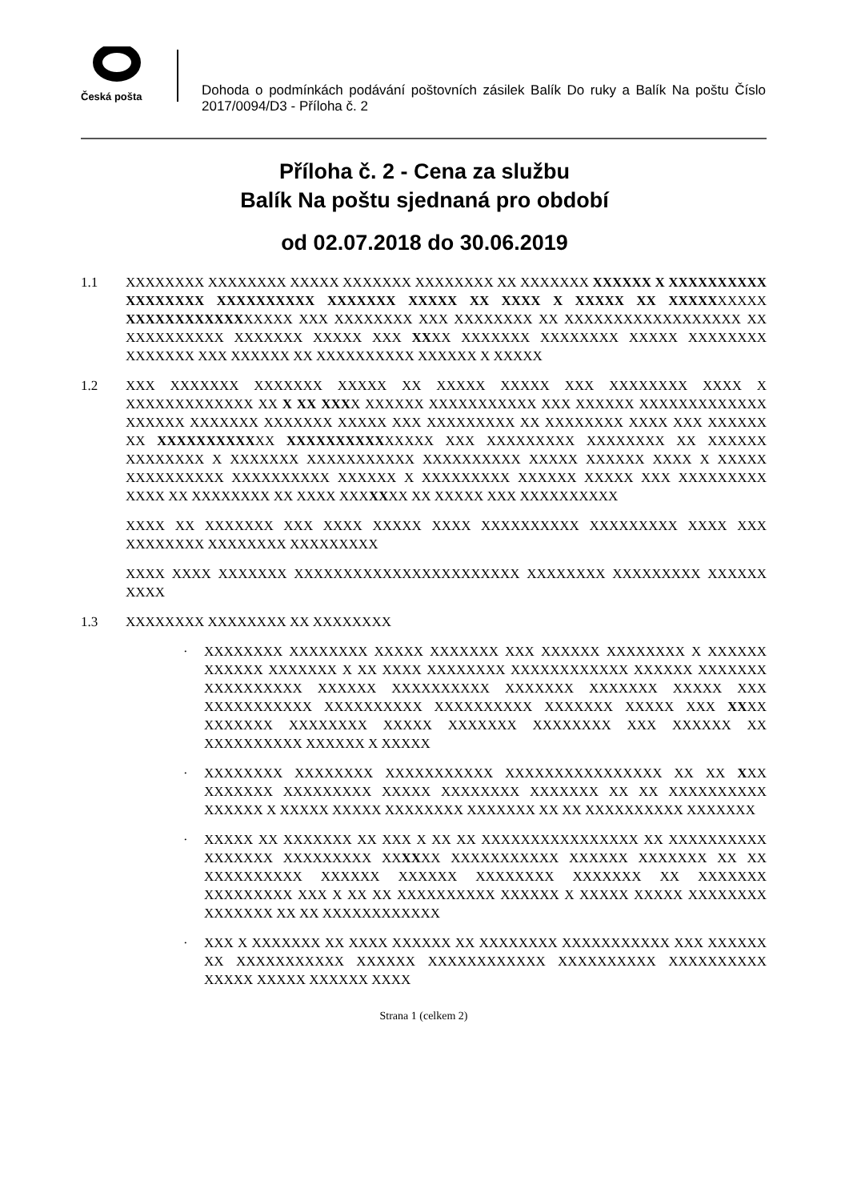Česká pošta
Dohoda o podmínkách podávání poštovních zásilek Balík Do ruky a Balík Na poštu Číslo 2017/0094/D3 - Příloha č. 2
Příloha č. 2 - Cena za službu
Balík Na poštu sjednaná pro období
od 02.07.2018 do 30.06.2019
1.1 XXXXXXXX XXXXXXXX XXXXX XXXXXXX XXXXXXXX XX XXXXXXX XXXXXX X XXXXXXXXXX XXXXXXXX XXXXXXXXXX XXXXXXX XXXXX XX XXXX X XXXXX XX XXXXXXXXXX XXXXXXXXXXXXXXXXX XXX XXXXXXXX XXX XXXXXXXX XX XXXXXXXXXXXXXXXXXX XX XXXXXXXXXX XXXXXXX XXXXX XXX XXXX XXXXXXX XXXXXXXX XXXXX XXXXXXXX XXXXXXX XXX XXXXXX XX XXXXXXXXXX XXXXXX X XXXXX
1.2 XXX XXXXXXX XXXXXXX XXXXX XX XXXXX XXXXX XXX XXXXXXXX XXXX X XXXXXXXXXXXXX XX X XX XXXX XXXXXX XXXXXXXXXXX XXX XXXXXX XXXXXXXXXXXXX XXXXXX XXXXXXX XXXXXXX XXXXX XXX XXXXXXXXX XX XXXXXXXX XXXX XXX XXXXXX XX XXXXXXXXXXXX XXXXXXXXXXXXXXX XXX XXXXXXXXX XXXXXXXX XX XXXXXX XXXXXXXX X XXXXXXX XXXXXXXXXXX XXXXXXXXXX XXXXX XXXXXX XXXX X XXXXX XXXXXXXXXX XXXXXXXXXX XXXXXX X XXXXXXXXX XXXXXX XXXXX XXX XXXXXXXXX XXXX XX XXXXXXXX XX XXXX XXXXXXX XX XXXXX XXX XXXXXXXXXX
XXXX XX XXXXXXX XXX XXXX XXXXX XXXX XXXXXXXXXX XXXXXXXXX XXXX XXX XXXXXXXX XXXXXXXX XXXXXXXXX
XXXX XXXX XXXXXXX XXXXXXXXXXXXXXXXXXXXXXX XXXXXXXX XXXXXXXXX XXXXXX XXXX
1.3 XXXXXXXX XXXXXXXX XX XXXXXXXX
· XXXXXXXX XXXXXXXX XXXXX XXXXXXX XXX XXXXXX XXXXXXXX X XXXXXX XXXXXX XXXXXXX X XX XXXX XXXXXXXX XXXXXXXXXXXX XXXXXX XXXXXXX XXXXXXXXXX XXXXXX XXXXXXXXXX XXXXXXX XXXXXXX XXXXX XXX XXXXXXXXXXX XXXXXXXXXX XXXXXXXXXX XXXXXXX XXXXX XXX XXXX XXXXXXX XXXXXXXX XXXXX XXXXXXX XXXXXXXX XXX XXXXXX XX XXXXXXXXXX XXXXXX X XXXXX
· XXXXXXXX XXXXXXXX XXXXXXXXXXX XXXXXXXXXXXXXXXX XX XX XXX XXXXXXX XXXXXXXXX XXXXX XXXXXXXX XXXXXXX XX XX XXXXXXXXXX XXXXXX X XXXXX XXXXX XXXXXXXX XXXXXXX XX XX XXXXXXXXXX XXXXXXX
· XXXXX XX XXXXXXX XX XXX X XX XX XXXXXXXXXXXXXXXX XX XXXXXXXXXX XXXXXXX XXXXXXXXX XXXXXX XXXXXXXXXXX XXXXXX XXXXXXX XX XX XXXXXXXXXX XXXXXX XXXXXX XXXXXXXX XXXXXXX XX XXXXXXX XXXXXXXXX XXX X XX XX XXXXXXXXXX XXXXXX X XXXXX XXXXX XXXXXXXX XXXXXXX XX XX XXXXXXXXXXXX
· XXX X XXXXXXX XX XXXX XXXXXX XX XXXXXXXX XXXXXXXXXXX XXX XXXXXX XX XXXXXXXXXXX XXXXXX XXXXXXXXXXXX XXXXXXXXXX XXXXXXXXXX XXXXX XXXXX XXXXXX XXXX
Strana 1 (celkem 2)